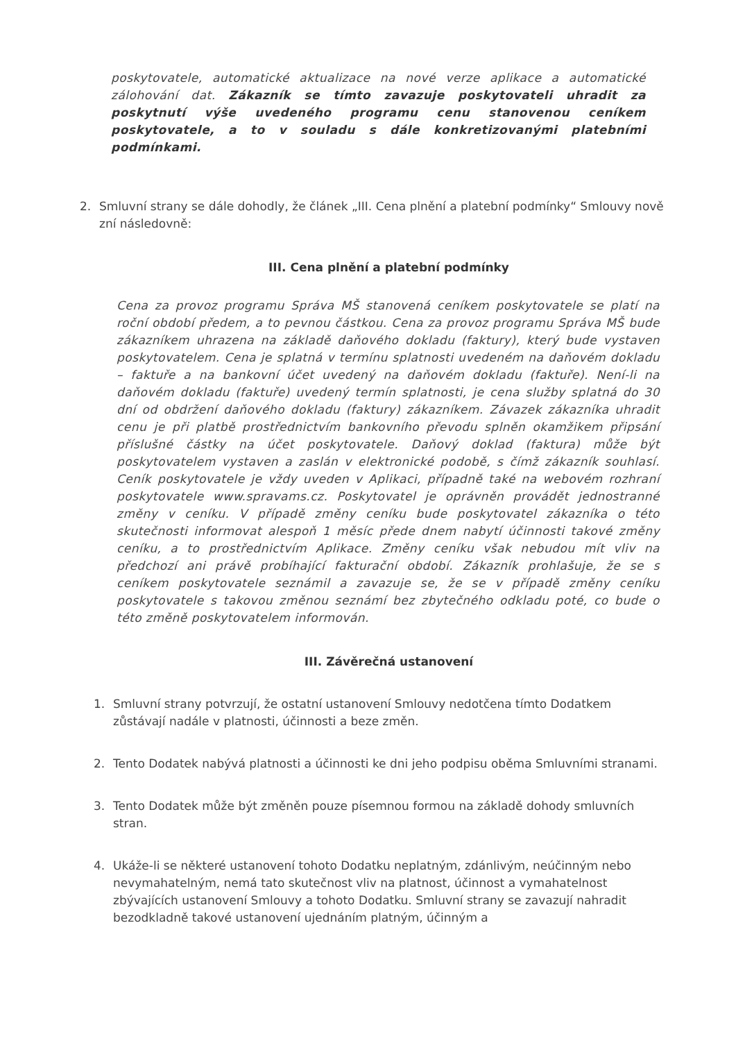poskytovatele, automatické aktualizace na nové verze aplikace a automatické zálohování dat. Zákazník se tímto zavazuje poskytovateli uhradit za poskytnutí výše uvedeného programu cenu stanovenou ceníkem poskytovatele, a to v souladu s dále konkretizovanými platebními podmínkami.
2. Smluvní strany se dále dohodly, že článek „III. Cena plnění a platební podmínky“ Smlouvy nově zní následovně:
III. Cena plnění a platební podmínky
Cena za provoz programu Správa MŠ stanovená ceníkem poskytovatele se platí na roční období předem, a to pevnou částkou. Cena za provoz programu Správa MŠ bude zákazníkem uhrazena na základě daňového dokladu (faktury), který bude vystaven poskytovatelem. Cena je splatná v termínu splatnosti uvedeném na daňovém dokladu – faktuře a na bankovní účet uvedený na daňovém dokladu (faktuře). Není-li na daňovém dokladu (faktuře) uvedený termín splatnosti, je cena služby splatná do 30 dní od obdržení daňového dokladu (faktury) zákazníkem. Závazek zákazníka uhradit cenu je při platbě prostřednictvím bankovního převodu splněn okamžikem připsání příslušné částky na účet poskytovatele. Daňový doklad (faktura) může být poskytovatelem vystaven a zaslán v elektronické podobě, s čímž zákazník souhlasí. Ceník poskytovatele je vždy uveden v Aplikaci, případně také na webovém rozhraní poskytovatele www.spravams.cz. Poskytovatel je oprávněn provádět jednostranné změny v ceníku. V případě změny ceníku bude poskytovatel zákazníka o této skutečnosti informovat alespoň 1 měsíc přede dnem nabytí účinnosti takové změny ceníku, a to prostřednictvím Aplikace. Změny ceníku však nebudou mít vliv na předchozí ani právě probíhající fakturační období. Zákazník prohlašuje, že se s ceníkem poskytovatele seznámil a zavazuje se, že se v případě změny ceníku poskytovatele s takovou změnou seznámí bez zbytečného odkladu poté, co bude o této změně poskytovatelem informován.
III. Závěrečná ustanovení
1. Smluvní strany potvrzují, že ostatní ustanovení Smlouvy nedotčena tímto Dodatkem zůstávají nadále v platnosti, účinnosti a beze změn.
2. Tento Dodatek nabývá platnosti a účinnosti ke dni jeho podpisu oběma Smluvními stranami.
3. Tento Dodatek může být změněn pouze písemnou formou na základě dohody smluvních stran.
4. Ukáže-li se některé ustanovení tohoto Dodatku neplatným, zdánlivým, neúčinným nebo nevymahatelným, nemá tato skutečnost vliv na platnost, účinnost a vymahatelnost zbývajících ustanovení Smlouvy a tohoto Dodatku. Smluvní strany se zavazují nahradit bezodkladně takové ustanovení ujednáním platným, účinným a